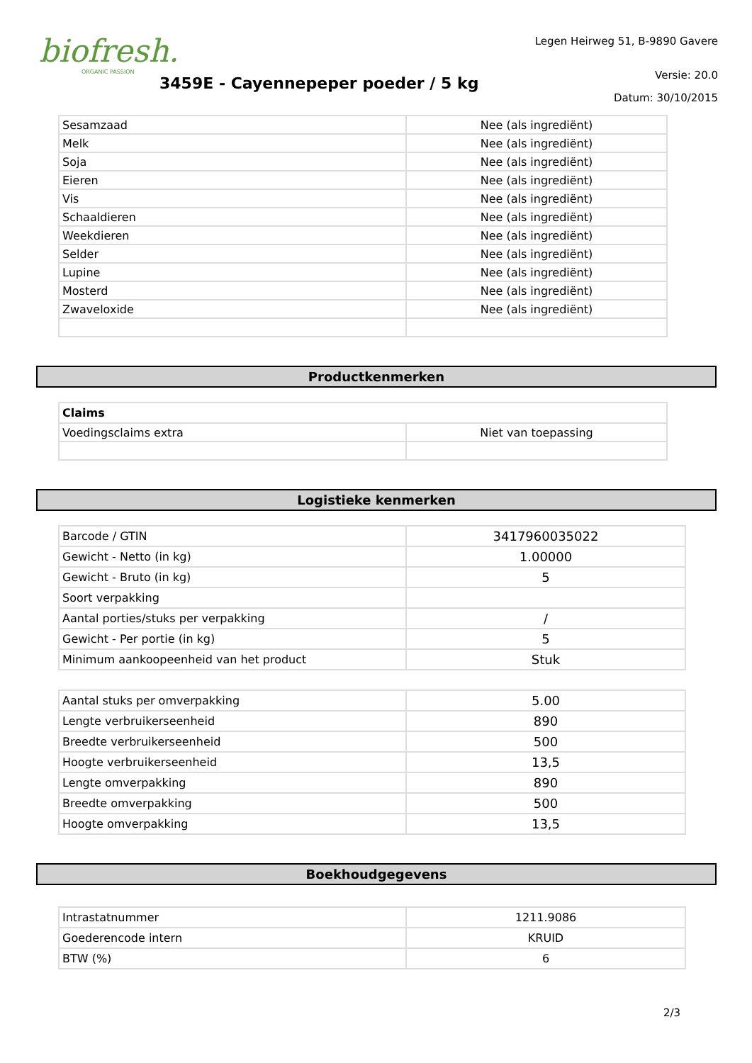biofresh.
ORGANIC PASSION
3459E - Cayennepeper poeder / 5 kg
Legen Heirweg 51, B-9890 Gavere
Versie: 20.0
Datum: 30/10/2015
| Sesamzaad | Nee (als ingrediënt) |
| Melk | Nee (als ingrediënt) |
| Soja | Nee (als ingrediënt) |
| Eieren | Nee (als ingrediënt) |
| Vis | Nee (als ingrediënt) |
| Schaaldieren | Nee (als ingrediënt) |
| Weekdieren | Nee (als ingrediënt) |
| Selder | Nee (als ingrediënt) |
| Lupine | Nee (als ingrediënt) |
| Mosterd | Nee (als ingrediënt) |
| Zwaveloxide | Nee (als ingrediënt) |
Productkenmerken
| Claims | |
| --- | --- |
| Voedingsclaims extra | Niet van toepassing |
Logistieke kenmerken
| Barcode / GTIN | 3417960035022 |
| Gewicht - Netto (in kg) | 1.00000 |
| Gewicht - Bruto (in kg) | 5 |
| Soort verpakking | |
| Aantal porties/stuks per verpakking | / |
| Gewicht - Per portie (in kg) | 5 |
| Minimum aankoopeenheid van het product | Stuk |
| Aantal stuks per omverpakking | 5.00 |
| Lengte verbruikerseenheid | 890 |
| Breedte verbruikerseenheid | 500 |
| Hoogte verbruikerseenheid | 13,5 |
| Lengte omverpakking | 890 |
| Breedte omverpakking | 500 |
| Hoogte omverpakking | 13,5 |
Boekhoudgegevens
| Intrastatnummer | 1211.9086 |
| Goederencode intern | KRUID |
| BTW (%) | 6 |
2/3